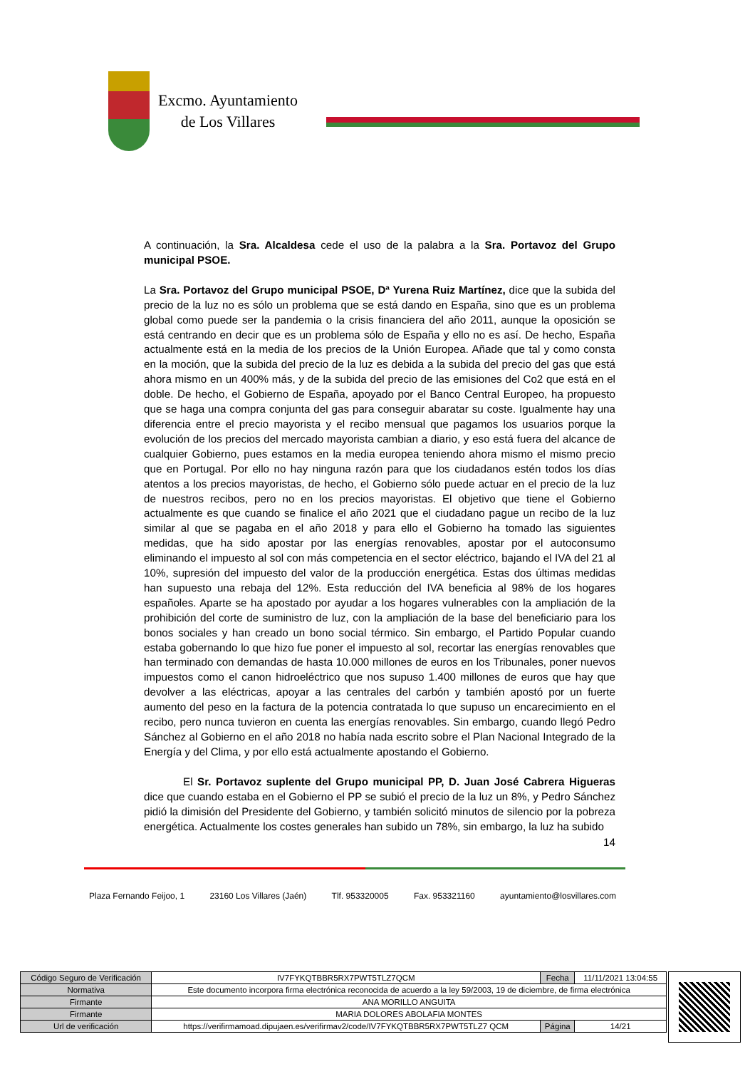Excmo. Ayuntamiento
de Los Villares
A continuación, la Sra. Alcaldesa cede el uso de la palabra a la Sra. Portavoz del Grupo municipal PSOE.
La Sra. Portavoz del Grupo municipal PSOE, Dª Yurena Ruiz Martínez, dice que la subida del precio de la luz no es sólo un problema que se está dando en España, sino que es un problema global como puede ser la pandemia o la crisis financiera del año 2011, aunque la oposición se está centrando en decir que es un problema sólo de España y ello no es así. De hecho, España actualmente está en la media de los precios de la Unión Europea. Añade que tal y como consta en la moción, que la subida del precio de la luz es debida a la subida del precio del gas que está ahora mismo en un 400% más, y de la subida del precio de las emisiones del Co2 que está en el doble. De hecho, el Gobierno de España, apoyado por el Banco Central Europeo, ha propuesto que se haga una compra conjunta del gas para conseguir abaratar su coste. Igualmente hay una diferencia entre el precio mayorista y el recibo mensual que pagamos los usuarios porque la evolución de los precios del mercado mayorista cambian a diario, y eso está fuera del alcance de cualquier Gobierno, pues estamos en la media europea teniendo ahora mismo el mismo precio que en Portugal. Por ello no hay ninguna razón para que los ciudadanos estén todos los días atentos a los precios mayoristas, de hecho, el Gobierno sólo puede actuar en el precio de la luz de nuestros recibos, pero no en los precios mayoristas. El objetivo que tiene el Gobierno actualmente es que cuando se finalice el año 2021 que el ciudadano pague un recibo de la luz similar al que se pagaba en el año 2018 y para ello el Gobierno ha tomado las siguientes medidas, que ha sido apostar por las energías renovables, apostar por el autoconsumo eliminando el impuesto al sol con más competencia en el sector eléctrico, bajando el IVA del 21 al 10%, supresión del impuesto del valor de la producción energética. Estas dos últimas medidas han supuesto una rebaja del 12%. Esta reducción del IVA beneficia al 98% de los hogares españoles. Aparte se ha apostado por ayudar a los hogares vulnerables con la ampliación de la prohibición del corte de suministro de luz, con la ampliación de la base del beneficiario para los bonos sociales y han creado un bono social térmico. Sin embargo, el Partido Popular cuando estaba gobernando lo que hizo fue poner el impuesto al sol, recortar las energías renovables que han terminado con demandas de hasta 10.000 millones de euros en los Tribunales, poner nuevos impuestos como el canon hidroeléctrico que nos supuso 1.400 millones de euros que hay que devolver a las eléctricas, apoyar a las centrales del carbón y también apostó por un fuerte aumento del peso en la factura de la potencia contratada lo que supuso un encarecimiento en el recibo, pero nunca tuvieron en cuenta las energías renovables. Sin embargo, cuando llegó Pedro Sánchez al Gobierno en el año 2018 no había nada escrito sobre el Plan Nacional Integrado de la Energía y del Clima, y por ello está actualmente apostando el Gobierno.
El Sr. Portavoz suplente del Grupo municipal PP, D. Juan José Cabrera Higueras dice que cuando estaba en el Gobierno el PP se subió el precio de la luz un 8%, y Pedro Sánchez pidió la dimisión del Presidente del Gobierno, y también solicitó minutos de silencio por la pobreza energética. Actualmente los costes generales han subido un 78%, sin embargo, la luz ha subido
14
Plaza Fernando Feijoo, 1 23160 Los Villares (Jaén) Tlf. 953320005 Fax. 953321160 ayuntamiento@losvillares.com
| Código Seguro de Verificación | IV7FYKQTBBR5RX7PWT5TLZ7QCM | Fecha | 11/11/2021 13:04:55 |
| Normativa | Este documento incorpora firma electrónica reconocida de acuerdo a la ley 59/2003, 19 de diciembre, de firma electrónica | | |
| Firmante | ANA MORILLO ANGUITA | | |
| Firmante | MARIA DOLORES ABOLAFIA MONTES | | |
| Url de verificación | https://verifirmamoad.dipujaen.es/verifirmav2/code/IV7FYKQTBBR5RX7PWT5TLZ7 QCM | Página | 14/21 |